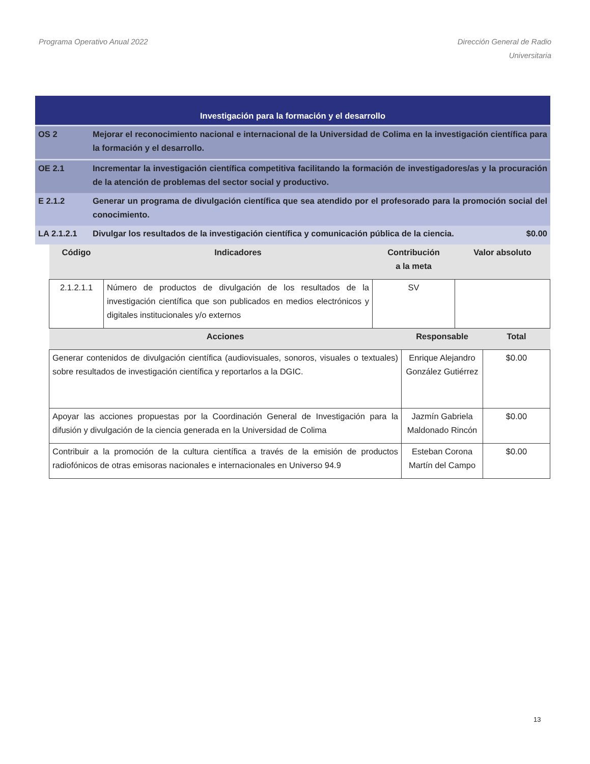Programa Operativo Anual 2022 Dirección General de Radio
Universitaria
| Investigación para la formación y el desarrollo | | |
| OS 2 | Mejorar el reconocimiento nacional e internacional de la Universidad de Colima en la investigación científica para la formación y el desarrollo. | |
| OE 2.1 | Incrementar la investigación científica competitiva facilitando la formación de investigadores/as y la procuración de la atención de problemas del sector social y productivo. | |
| E 2.1.2 | Generar un programa de divulgación científica que sea atendido por el profesorado para la promoción social del conocimiento. | |
| LA 2.1.2.1 | Divulgar los resultados de la investigación científica y comunicación pública de la ciencia. | $0.00 |
| Código | Indicadores | Contribución a la meta | Valor absoluto |
| --- | --- | --- | --- |
| 2.1.2.1.1 | Número de productos de divulgación de los resultados de la investigación científica que son publicados en medios electrónicos y digitales institucionales y/o externos | SV | |
| Acciones | Responsable | Total |
| --- | --- | --- |
| Generar contenidos de divulgación científica (audiovisuales, sonoros, visuales o textuales) sobre resultados de investigación científica y reportarlos a la DGIC. | Enrique Alejandro González Gutiérrez | $0.00 |
| Apoyar las acciones propuestas por la Coordinación General de Investigación para la difusión y divulgación de la ciencia generada en la Universidad de Colima | Jazmín Gabriela Maldonado Rincón | $0.00 |
| Contribuir a la promoción de la cultura científica a través de la emisión de productos radiofónicos de otras emisoras nacionales e internacionales en Universo 94.9 | Esteban Corona Martín del Campo | $0.00 |
13